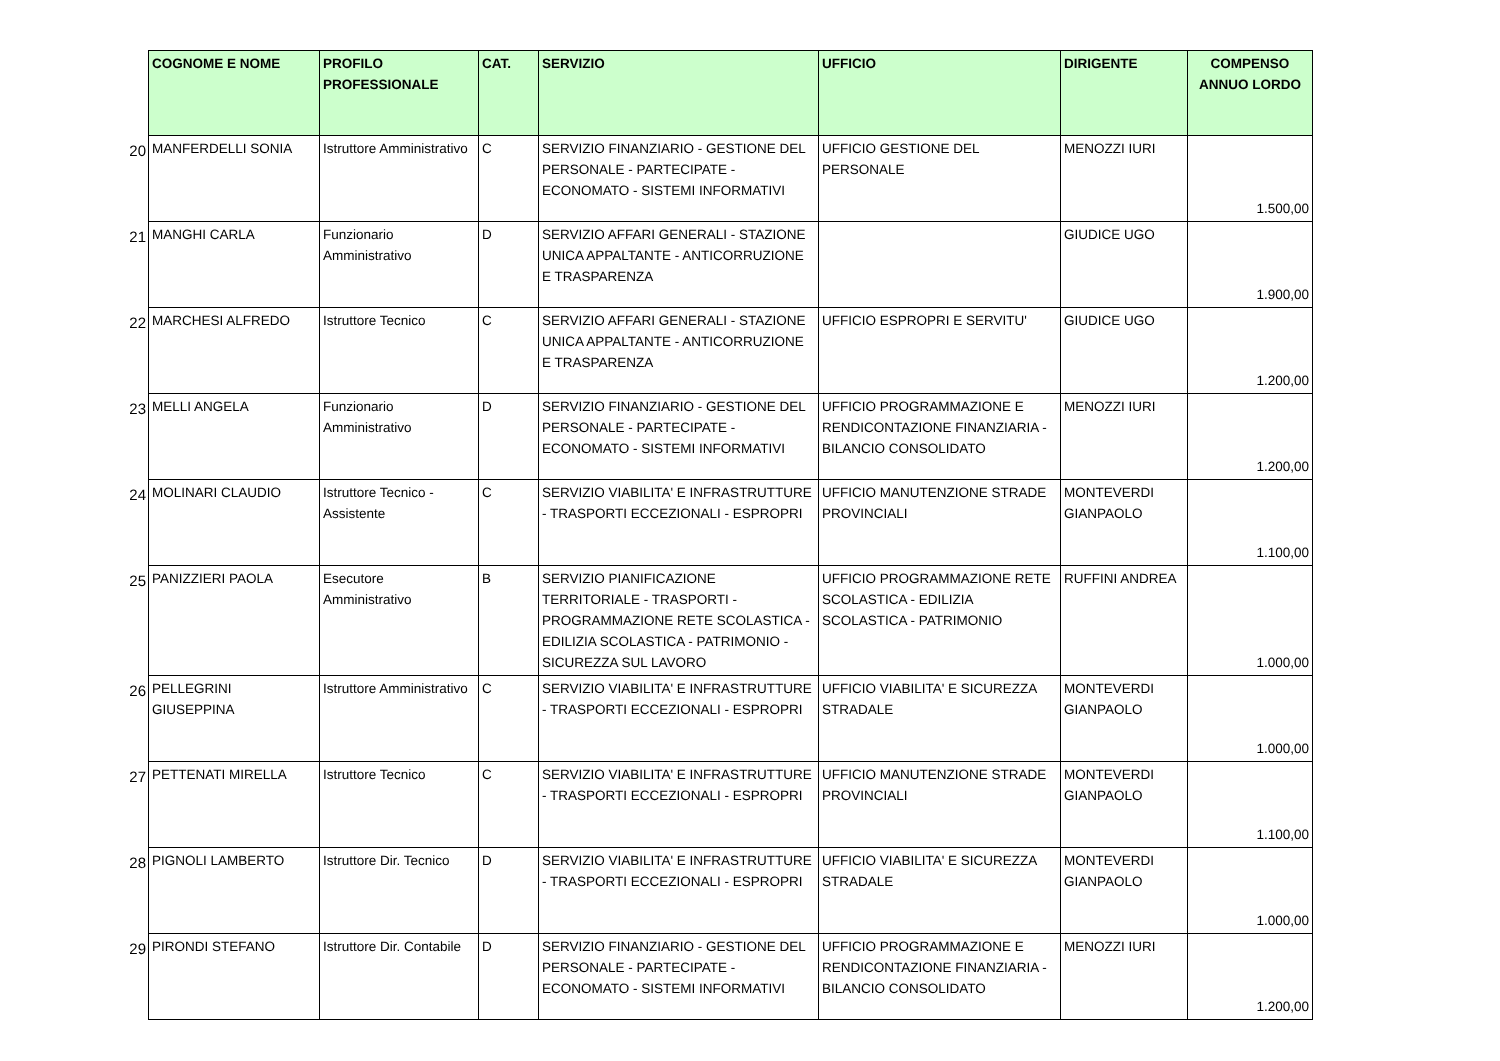| | COGNOME E NOME | PROFILO PROFESSIONALE | CAT. | SERVIZIO | UFFICIO | DIRIGENTE | COMPENSO ANNUO LORDO |
| 20 | MANFERDELLI SONIA | Istruttore Amministrativo | C | SERVIZIO FINANZIARIO - GESTIONE DEL PERSONALE - PARTECIPATE - ECONOMATO - SISTEMI INFORMATIVI | UFFICIO GESTIONE DEL PERSONALE | MENOZZI IURI | 1.500,00 |
| 21 | MANGHI CARLA | Funzionario Amministrativo | D | SERVIZIO AFFARI GENERALI - STAZIONE UNICA APPALTANTE - ANTICORRUZIONE E TRASPARENZA | | GIUDICE UGO | 1.900,00 |
| 22 | MARCHESI ALFREDO | Istruttore Tecnico | C | SERVIZIO AFFARI GENERALI - STAZIONE UNICA APPALTANTE - ANTICORRUZIONE E TRASPARENZA | UFFICIO ESPROPRI E SERVITU' | GIUDICE UGO | 1.200,00 |
| 23 | MELLI ANGELA | Funzionario Amministrativo | D | SERVIZIO FINANZIARIO - GESTIONE DEL PERSONALE - PARTECIPATE - ECONOMATO - SISTEMI INFORMATIVI | UFFICIO PROGRAMMAZIONE E RENDICONTAZIONE FINANZIARIA - BILANCIO CONSOLIDATO | MENOZZI IURI | 1.200,00 |
| 24 | MOLINARI CLAUDIO | Istruttore Tecnico - Assistente | C | SERVIZIO VIABILITA' E INFRASTRUTTURE - TRASPORTI ECCEZIONALI - ESPROPRI | UFFICIO MANUTENZIONE STRADE PROVINCIALI | MONTEVERDI GIANPAOLO | 1.100,00 |
| 25 | PANIZZIERI PAOLA | Esecutore Amministrativo | B | SERVIZIO PIANIFICAZIONE TERRITORIALE - TRASPORTI - PROGRAMMAZIONE RETE SCOLASTICA - EDILIZIA SCOLASTICA - PATRIMONIO - SICUREZZA SUL LAVORO | UFFICIO PROGRAMMAZIONE RETE SCOLASTICA - EDILIZIA SCOLASTICA - PATRIMONIO | RUFFINI ANDREA | 1.000,00 |
| 26 | PELLEGRINI GIUSEPPINA | Istruttore Amministrativo | C | SERVIZIO VIABILITA' E INFRASTRUTTURE - TRASPORTI ECCEZIONALI - ESPROPRI | UFFICIO VIABILITA' E SICUREZZA STRADALE | MONTEVERDI GIANPAOLO | 1.000,00 |
| 27 | PETTENATI MIRELLA | Istruttore Tecnico | C | SERVIZIO VIABILITA' E INFRASTRUTTURE - TRASPORTI ECCEZIONALI - ESPROPRI | UFFICIO MANUTENZIONE STRADE PROVINCIALI | MONTEVERDI GIANPAOLO | 1.100,00 |
| 28 | PIGNOLI LAMBERTO | Istruttore Dir. Tecnico | D | SERVIZIO VIABILITA' E INFRASTRUTTURE - TRASPORTI ECCEZIONALI - ESPROPRI | UFFICIO VIABILITA' E SICUREZZA STRADALE | MONTEVERDI GIANPAOLO | 1.000,00 |
| 29 | PIRONDI STEFANO | Istruttore Dir. Contabile | D | SERVIZIO FINANZIARIO - GESTIONE DEL PERSONALE - PARTECIPATE - ECONOMATO - SISTEMI INFORMATIVI | UFFICIO PROGRAMMAZIONE E RENDICONTAZIONE FINANZIARIA - BILANCIO CONSOLIDATO | MENOZZI IURI | 1.200,00 |